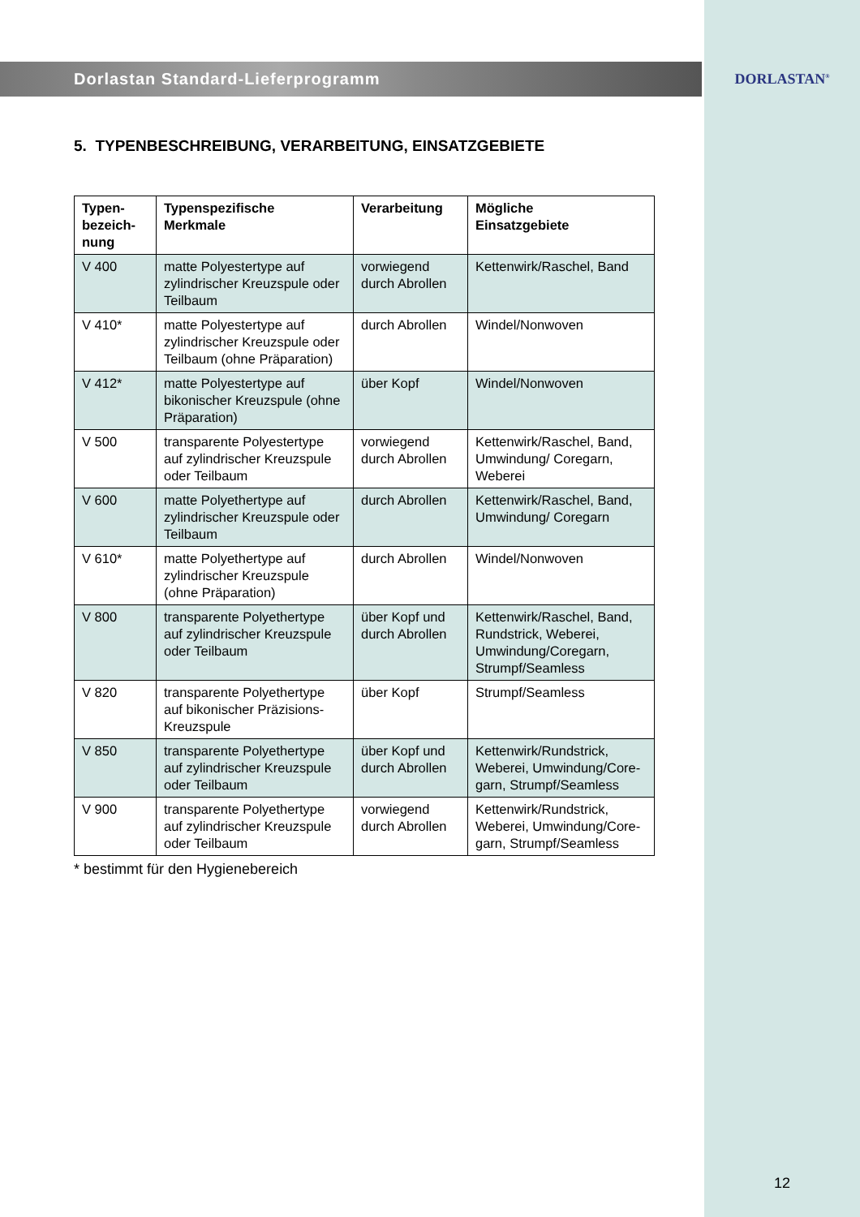Dorlastan Standard-Lieferprogramm
DORLASTAN<sup>®</sup>
5. TYPENBESCHREIBUNG, VERARBEITUNG, EINSATZGEBIETE
| Typen- bezeich- nung | Typenspezifische Merkmale | Verarbeitung | Mögliche Einsatzgebiete |
| --- | --- | --- | --- |
| V 400 | matte Polyestertype auf zylindrischer Kreuzspule oder Teilbaum | vorwiegend durch Abrollen | Kettenwirk/Raschel, Band |
| V 410* | matte Polyestertype auf zylindrischer Kreuzspule oder Teilbaum (ohne Präparation) | durch Abrollen | Windel/Nonwoven |
| V 412* | matte Polyestertype auf bikonischer Kreuzspule (ohne Präparation) | über Kopf | Windel/Nonwoven |
| V 500 | transparente Polyestertype auf zylindrischer Kreuzspule oder Teilbaum | vorwiegend durch Abrollen | Kettenwirk/Raschel, Band, Umwindung/ Coregarn, Weberei |
| V 600 | matte Polyethertype auf zylindrischer Kreuzspule oder Teilbaum | durch Abrollen | Kettenwirk/Raschel, Band, Umwindung/ Coregarn |
| V 610* | matte Polyethertype auf zylindrischer Kreuzspule (ohne Präparation) | durch Abrollen | Windel/Nonwoven |
| V 800 | transparente Polyethertype auf zylindrischer Kreuzspule oder Teilbaum | über Kopf und durch Abrollen | Kettenwirk/Raschel, Band, Rundstrick, Weberei, Umwindung/Coregarn, Strumpf/Seamless |
| V 820 | transparente Polyethertype auf bikonischer Präzisions-Kreuzspule | über Kopf | Strumpf/Seamless |
| V 850 | transparente Polyethertype auf zylindrischer Kreuzspule oder Teilbaum | über Kopf und durch Abrollen | Kettenwirk/Rundstrick, Weberei, Umwindung/Core-garn, Strumpf/Seamless |
| V 900 | transparente Polyethertype auf zylindrischer Kreuzspule oder Teilbaum | vorwiegend durch Abrollen | Kettenwirk/Rundstrick, Weberei, Umwindung/Core-garn, Strumpf/Seamless |
* bestimmt für den Hygienebereich
12